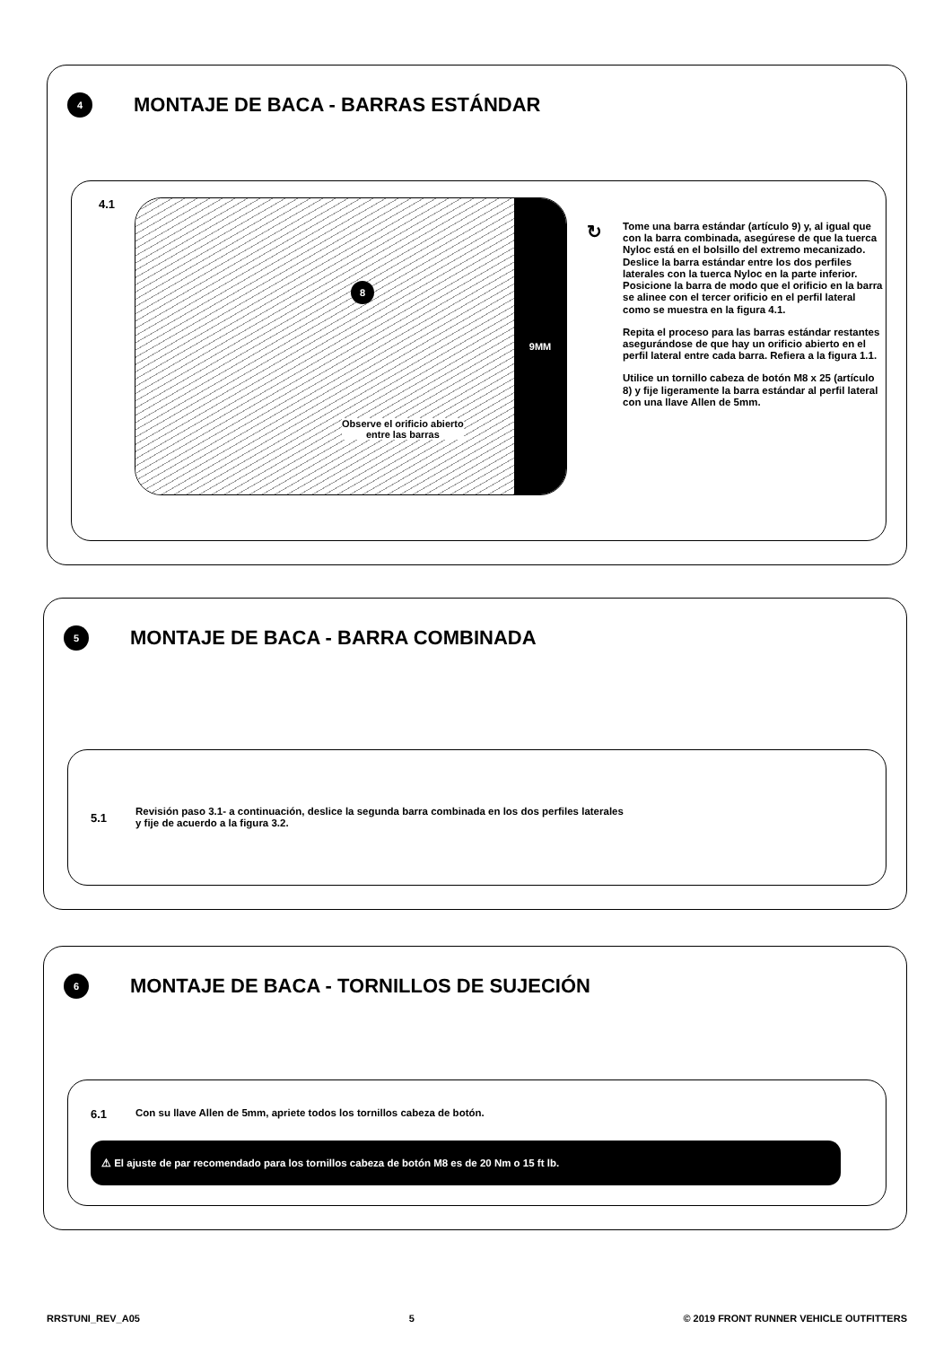4
MONTAJE DE BACA - BARRAS ESTÁNDAR
4.1
8
Observe el orificio abierto
entre las barras
9MM
↻
Tome una barra estándar (artículo 9) y, al igual que con la barra combinada, asegúrese de que la tuerca Nyloc está en el bolsillo del extremo mecanizado. Deslice la barra estándar entre los dos perfiles laterales con la tuerca Nyloc en la parte inferior. Posicione la barra de modo que el orificio en la barra se alinee con el tercer orificio en el perfil lateral como se muestra en la figura 4.1.
Repita el proceso para las barras estándar restantes asegurándose de que hay un orificio abierto en el perfil lateral entre cada barra. Refiera a la figura 1.1.
Utilice un tornillo cabeza de botón M8 x 25 (artículo 8) y fije ligeramente la barra estándar al perfil lateral con una llave Allen de 5mm.
5
MONTAJE DE BACA - BARRA COMBINADA
5.1
Revisión paso 3.1- a continuación, deslice la segunda barra combinada en los dos perfiles laterales
y fije de acuerdo a la figura 3.2.
6
MONTAJE DE BACA - TORNILLOS DE SUJECIÓN
6.1
Con su llave Allen de 5mm, apriete todos los tornillos cabeza de botón.
⚠ El ajuste de par recomendado para los tornillos cabeza de botón M8 es de 20 Nm o 15 ft lb.
RRSTUNI_REV_A05 5 © 2019 FRONT RUNNER VEHICLE OUTFITTERS